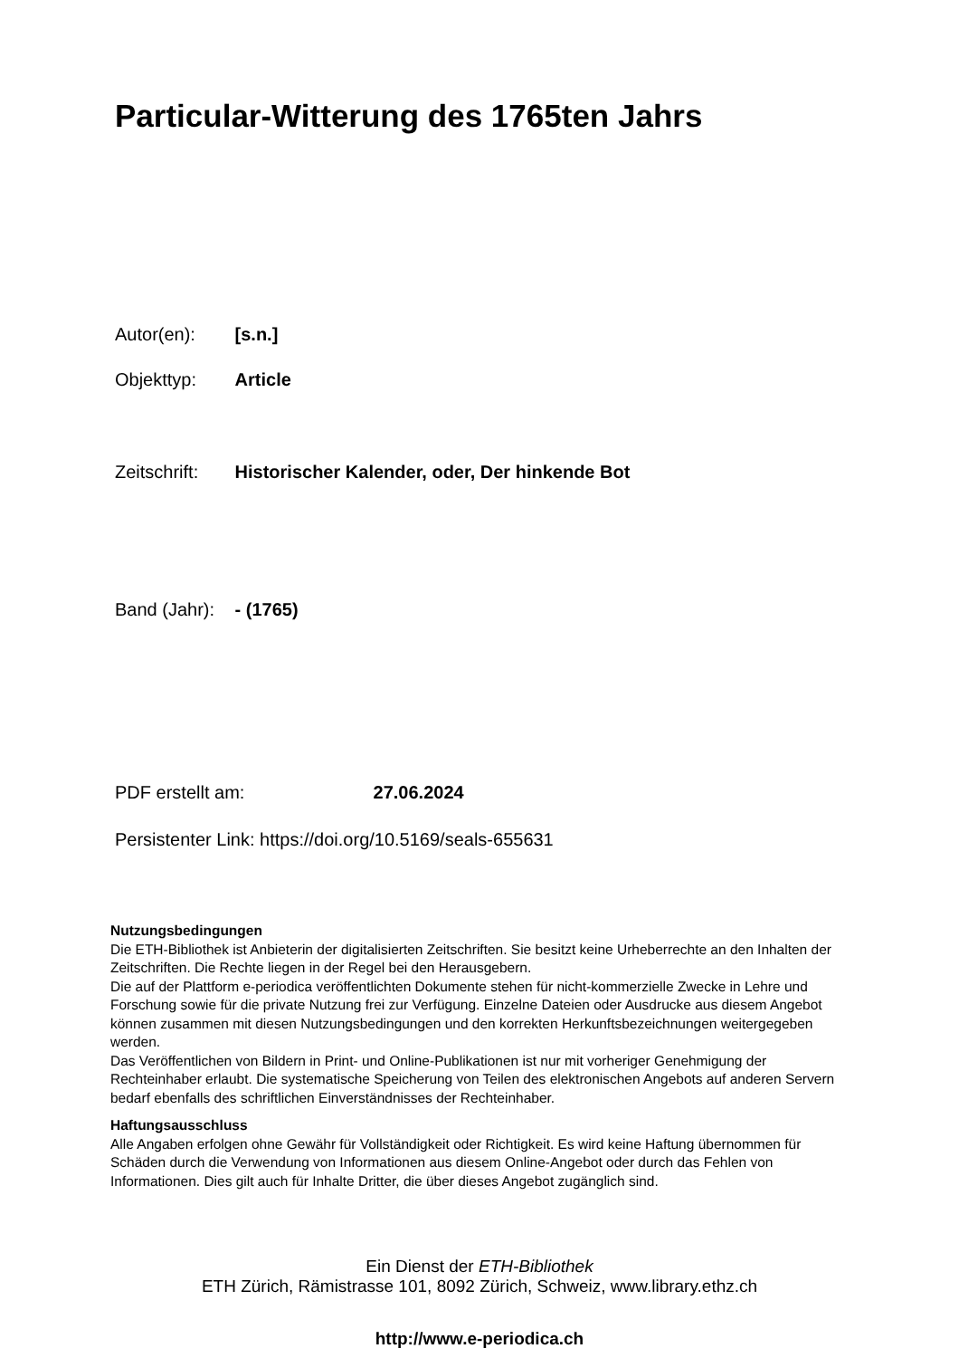Particular-Witterung des 1765ten Jahrs
Autor(en): [s.n.]
Objekttyp: Article
Zeitschrift: Historischer Kalender, oder, Der hinkende Bot
Band (Jahr): - (1765)
PDF erstellt am: 27.06.2024
Persistenter Link: https://doi.org/10.5169/seals-655631
Nutzungsbedingungen
Die ETH-Bibliothek ist Anbieterin der digitalisierten Zeitschriften. Sie besitzt keine Urheberrechte an den Inhalten der Zeitschriften. Die Rechte liegen in der Regel bei den Herausgebern.
Die auf der Plattform e-periodica veröffentlichten Dokumente stehen für nicht-kommerzielle Zwecke in Lehre und Forschung sowie für die private Nutzung frei zur Verfügung. Einzelne Dateien oder Ausdrucke aus diesem Angebot können zusammen mit diesen Nutzungsbedingungen und den korrekten Herkunftsbezeichnungen weitergegeben werden.
Das Veröffentlichen von Bildern in Print- und Online-Publikationen ist nur mit vorheriger Genehmigung der Rechteinhaber erlaubt. Die systematische Speicherung von Teilen des elektronischen Angebots auf anderen Servern bedarf ebenfalls des schriftlichen Einverständnisses der Rechteinhaber.
Haftungsausschluss
Alle Angaben erfolgen ohne Gewähr für Vollständigkeit oder Richtigkeit. Es wird keine Haftung übernommen für Schäden durch die Verwendung von Informationen aus diesem Online-Angebot oder durch das Fehlen von Informationen. Dies gilt auch für Inhalte Dritter, die über dieses Angebot zugänglich sind.
Ein Dienst der ETH-Bibliothek
ETH Zürich, Rämistrasse 101, 8092 Zürich, Schweiz, www.library.ethz.ch
http://www.e-periodica.ch